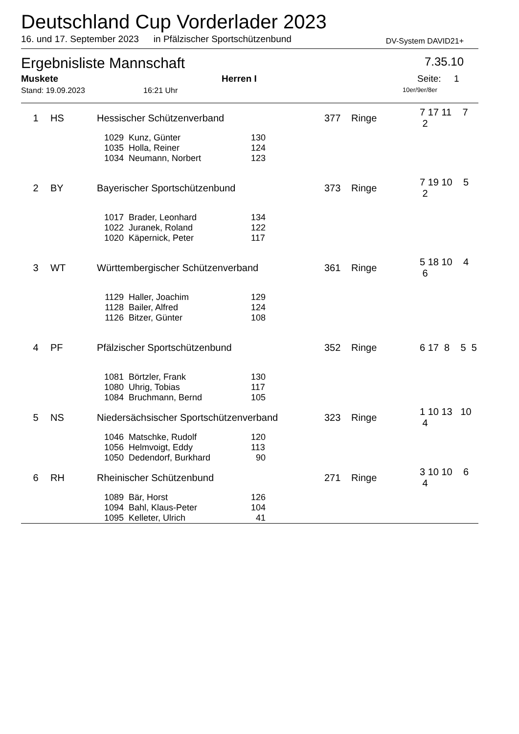Deutschland Cup Vorderlader 2023
16. und 17. September 2023 in Pfälzischer Sportschützenbund DV-System DAVID21+
Ergebnisliste Mannschaft 7.35.10
Muskete Herren I Seite: 1
Stand: 19.09.2023 16:21 Uhr 10er/9er/8er
| 1 | HS | Hessischer Schützenverband | | | 377 | Ringe | 7 17 11 7 2 |
| | | 1029 | Kunz, Günter | 130 | | | |
| | | 1035 | Holla, Reiner | 124 | | | |
| | | 1034 | Neumann, Norbert | 123 | | | |
| 2 | BY | Bayerischer Sportschützenbund | | | 373 | Ringe | 7 19 10 5 2 |
| | | 1017 | Brader, Leonhard | 134 | | | |
| | | 1022 | Juranek, Roland | 122 | | | |
| | | 1020 | Käpernick, Peter | 117 | | | |
| 3 | WT | Württembergischer Schützenverband | | | 361 | Ringe | 5 18 10 4 6 |
| | | 1129 | Haller, Joachim | 129 | | | |
| | | 1128 | Bailer, Alfred | 124 | | | |
| | | 1126 | Bitzer, Günter | 108 | | | |
| 4 | PF | Pfälzischer Sportschützenbund | | | 352 | Ringe | 6 17 8 5 5 |
| | | 1081 | Börtzler, Frank | 130 | | | |
| | | 1080 | Uhrig, Tobias | 117 | | | |
| | | 1084 | Bruchmann, Bernd | 105 | | | |
| 5 | NS | Niedersächsischer Sportschützenverband | | | 323 | Ringe | 1 10 13 10 4 |
| | | 1046 | Matschke, Rudolf | 120 | | | |
| | | 1056 | Helmvoigt, Eddy | 113 | | | |
| | | 1050 | Dedendorf, Burkhard | 90 | | | |
| 6 | RH | Rheinischer Schützenbund | | | 271 | Ringe | 3 10 10 6 4 |
| | | 1089 | Bär, Horst | 126 | | | |
| | | 1094 | Bahl, Klaus-Peter | 104 | | | |
| | | 1095 | Kelleter, Ulrich | 41 | | | |